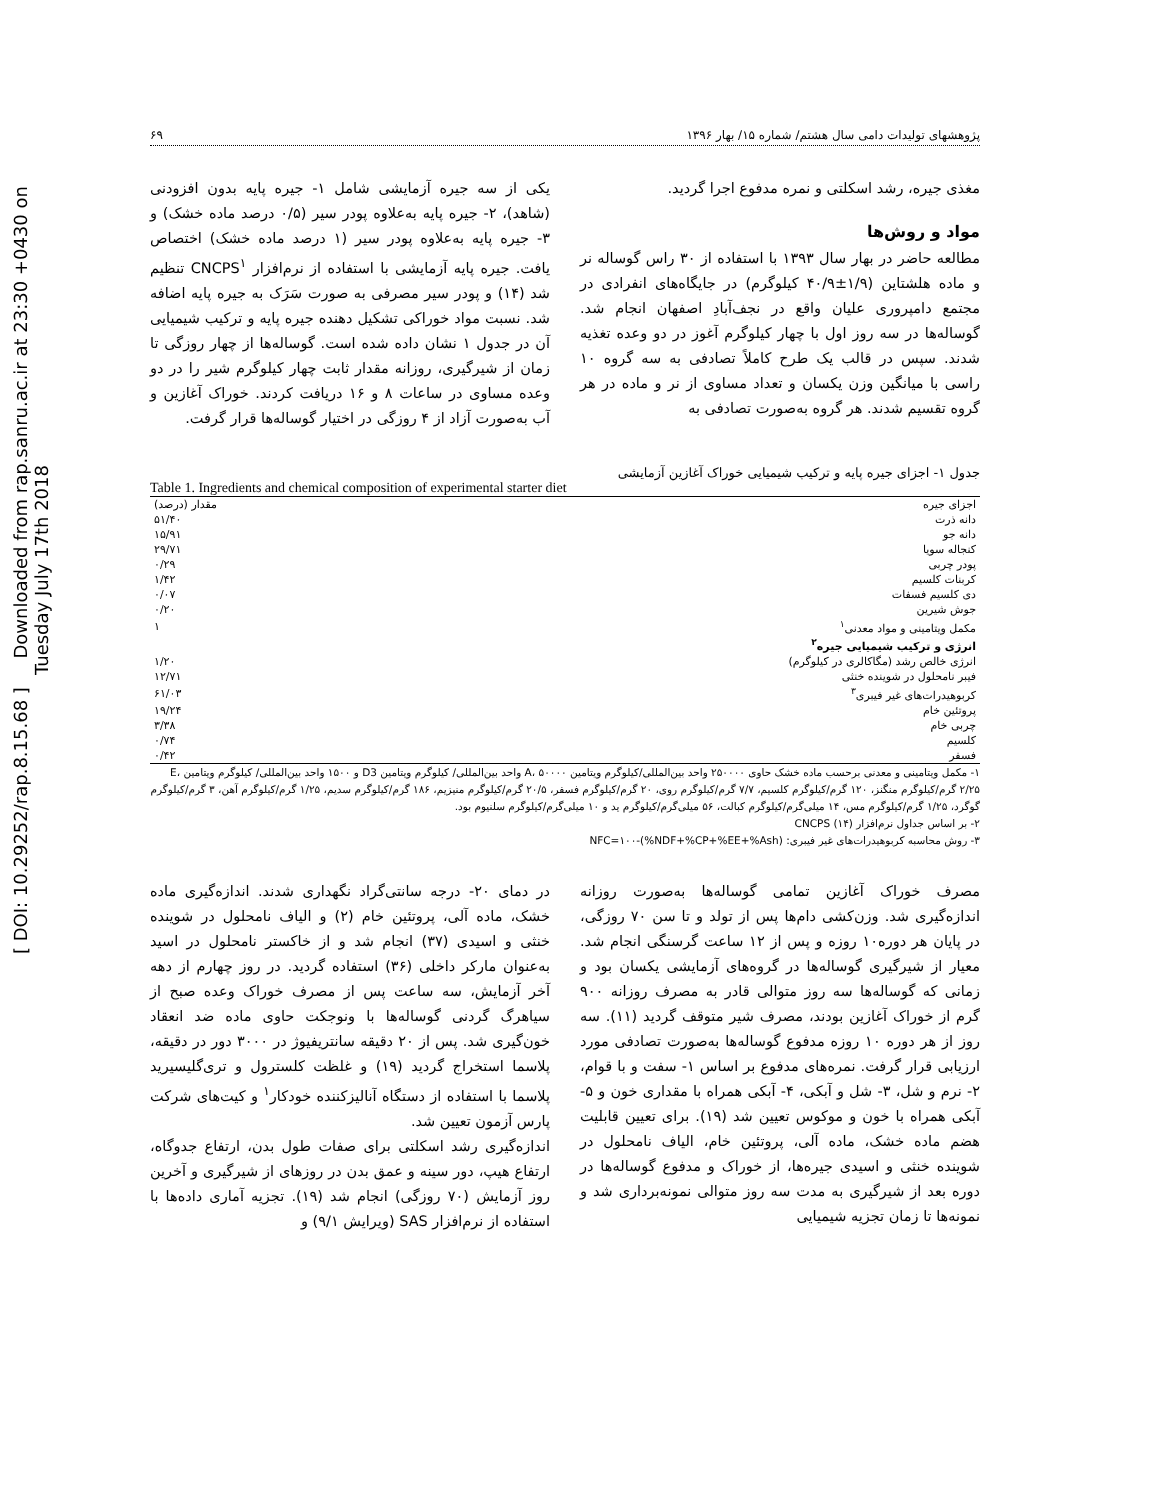[ DOI: 10.29252/rap.8.15.68 ] Downloaded from rap.sanru.ac.ir at 23:30 +0430 on Tuesday July 17th 2018
پژوهشهای تولیدات دامی سال هشتم/ شماره ۱۵/ بهار ۱۳۹۶ ۶۹
مغذی جیره، رشد اسکلتی و نمره مدفوع اجرا گردید.
مواد و روش‌ها
مطالعه حاضر در بهار سال ۱۳۹۳ با استفاده از ۳۰ راس گوساله نر و ماده هلشتاین (۱/۹±۴۰/۹ کیلوگرم) در جایگاه‌های انفرادی در مجتمع دامپروری علیان واقع در نجف‌آبادِ اصفهان انجام شد. گوساله‌ها در سه روز اول با چهار کیلوگرم آغوز در دو وعده تغذیه شدند. سپس در قالب یک طرح کاملاً تصادفی به سه گروه ۱۰ راسی با میانگین وزن یکسان و تعداد مساوی از نر و ماده در هر گروه تقسیم شدند. هر گروه به‌صورت تصادفی به
یکی از سه جیره آزمایشی شامل ۱- جیره پایه بدون افزودنی (شاهد)، ۲- جیره پایه به‌علاوه پودر سیر (۰/۵ درصد ماده خشک) و ۳- جیره پایه به‌علاوه پودر سیر (۱ درصد ماده خشک) اختصاص یافت. جیره پایه آزمایشی با استفاده از نرم‌افزار CNCPS<sup>۱</sup> تنظیم شد (۱۴) و پودر سیر مصرفی به صورت سَرَک به جیره پایه اضافه شد. نسبت مواد خوراکی تشکیل دهنده جیره پایه و ترکیب شیمیایی آن در جدول ۱ نشان داده شده است. گوساله‌ها از چهار روزگی تا زمان از شیرگیری، روزانه مقدار ثابت چهار کیلوگرم شیر را در دو وعده مساوی در ساعات ۸ و ۱۶ دریافت کردند. خوراک آغازین و آب به‌صورت آزاد از ۴ روزگی در اختیار گوساله‌ها قرار گرفت.
جدول ۱- اجزای جیره پایه و ترکیب شیمیایی خوراک آغازین آزمایشی
Table 1. Ingredients and chemical composition of experimental starter diet
| اجزای جیره | مقدار (درصد) |
| --- | --- |
| دانه ذرت | ۵۱/۴۰ |
| دانه جو | ۱۵/۹۱ |
| کنجاله سویا | ۲۹/۷۱ |
| پودر چربی | ۰/۲۹ |
| کربنات کلسیم | ۱/۴۲ |
| دی کلسیم فسفات | ۰/۰۷ |
| جوش شیرین | ۰/۲۰ |
| مکمل ویتامینی و مواد معدنی<sup>۱</sup> | ۱ |
| انرژی و ترکیب شیمیایی جیره<sup>۲</sup> | |
| انرژی خالص رشد (مگاکالری در کیلوگرم) | ۱/۲۰ |
| فیبر نامحلول در شوینده خنثی | ۱۲/۷۱ |
| کربوهیدرات‌های غیر فیبری<sup>۳</sup> | ۶۱/۰۳ |
| پروتئین خام | ۱۹/۲۴ |
| چربی خام | ۳/۳۸ |
| کلسیم | ۰/۷۴ |
| فسفر | ۰/۴۲ |
۱- مکمل ویتامینی و معدنی برحسب ماده خشک حاوی ۲۵۰۰۰۰ واحد بین‌المللی/کیلوگرم ویتامین A، ۵۰۰۰۰ واحد بین‌المللی/ کیلوگرم ویتامین D3 و ۱۵۰۰ واحد بین‌المللی/ کیلوگرم ویتامین E، ۲/۲۵ گرم/کیلوگرم منگنز، ۱۲۰ گرم/کیلوگرم کلسیم، ۷/۷ گرم/کیلوگرم روی، ۲۰ گرم/کیلوگرم فسفر، ۲۰/۵ گرم/کیلوگرم منیزیم، ۱۸۶ گرم/کیلوگرم سدیم، ۱/۲۵ گرم/کیلوگرم آهن، ۳ گرم/کیلوگرم گوگرد، ۱/۲۵ گرم/کیلوگرم مس، ۱۴ میلی‌گرم/کیلوگرم کبالت، ۵۶ میلی‌گرم/کیلوگرم ید و ۱۰ میلی‌گرم/کیلوگرم سلنیوم بود.
۲- بر اساس جداول نرم‌افزار CNCPS (۱۴)
۳- روش محاسبه کربوهیدرات‌های غیر فیبری: NFC=۱۰۰-(%NDF+%CP+%EE+%Ash)
مصرف خوراک آغازین تمامی گوساله‌ها به‌صورت روزانه اندازه‌گیری شد. وزن‌کشی دام‌ها پس از تولد و تا سن ۷۰ روزگی، در پایان هر دوره۱۰ روزه و پس از ۱۲ ساعت گرسنگی انجام شد. معیار از شیرگیری گوساله‌ها در گروه‌های آزمایشی یکسان بود و زمانی که گوساله‌ها سه روز متوالی قادر به مصرف روزانه ۹۰۰ گرم از خوراک آغازین بودند، مصرف شیر متوقف گردید (۱۱). سه روز از هر دوره ۱۰ روزه مدفوع گوساله‌ها به‌صورت تصادفی مورد ارزیابی قرار گرفت. نمره‌های مدفوع بر اساس ۱- سفت و با قوام، ۲- نرم و شل، ۳- شل و آبکی، ۴- آبکی همراه با مقداری خون و ۵- آبکی همراه با خون و موکوس تعیین شد (۱۹). برای تعیین قابلیت هضم ماده خشک، ماده آلی، پروتئین خام، الیاف نامحلول در شوینده خنثی و اسیدی جیره‌ها، از خوراک و مدفوع گوساله‌ها در دوره بعد از شیرگیری به مدت سه روز متوالی نمونه‌برداری شد و نمونه‌ها تا زمان تجزیه شیمیایی
در دمای ۲۰- درجه سانتی‌گراد نگهداری شدند. اندازه‌گیری ماده خشک، ماده آلی، پروتئین خام (۲) و الیاف نامحلول در شوینده خنثی و اسیدی (۳۷) انجام شد و از خاکستر نامحلول در اسید به‌عنوان مارکر داخلی (۳۶) استفاده گردید. در روز چهارم از دهه آخر آزمایش، سه ساعت پس از مصرف خوراک وعده صبح از سیاهرگ گردنی گوساله‌ها با ونوجکت حاوی ماده ضد انعقاد خون‌گیری شد. پس از ۲۰ دقیقه سانتریفیوژ در ۳۰۰۰ دور در دقیقه، پلاسما استخراج گردید (۱۹) و غلظت کلسترول و تری‌گلیسیرید پلاسما با استفاده از دستگاه آنالیزکننده خودکار<sup>۱</sup> و کیت‌های شرکت پارس آزمون تعیین شد.
اندازه‌گیری رشد اسکلتی برای صفات طول بدن، ارتفاع جدوگاه، ارتفاع هیپ، دور سینه و عمق بدن در روزهای از شیرگیری و آخرین روز آزمایش (۷۰ روزگی) انجام شد (۱۹). تجزیه آماری داده‌ها با استفاده از نرم‌افزار SAS (ویرایش ۹/۱) و